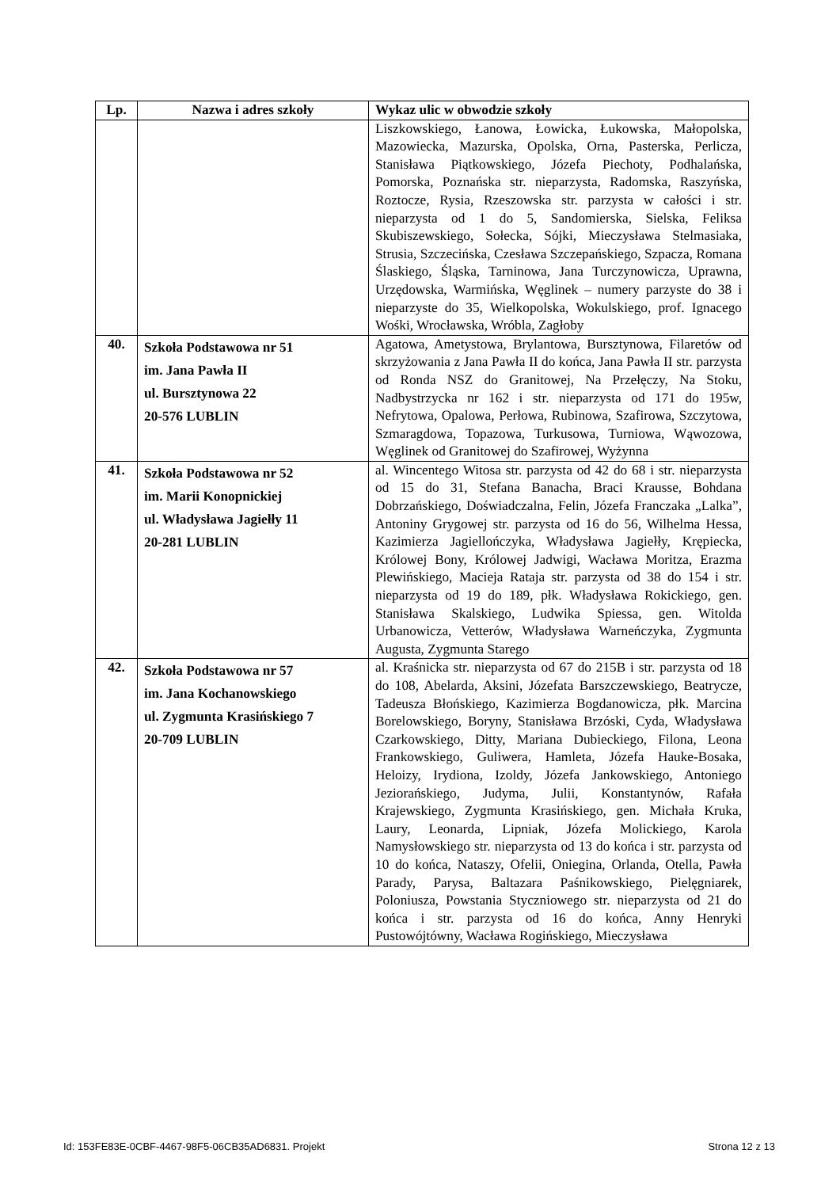| Lp. | Nazwa i adres szkoły | Wykaz ulic w obwodzie szkoły |
| --- | --- | --- |
| | | Liszkowskiego, Łanowa, Łowicka, Łukowska, Małopolska, Mazowiecka, Mazurska, Opolska, Orna, Pasterska, Perlicza, Stanisława Piątkowskiego, Józefa Piechoty, Podhalańska, Pomorska, Poznańska str. nieparzysta, Radomska, Raszyńska, Roztocze, Rysia, Rzeszowska str. parzysta w całości i str. nieparzysta od 1 do 5, Sandomierska, Sielska, Feliksa Skubiszewskiego, Sołecka, Sójki, Mieczysława Stelmasiaka, Strusia, Szczecińska, Czesława Szczepańskiego, Szpacza, Romana Ślaskiego, Śląska, Tarninowa, Jana Turczynowicza, Uprawna, Urzędowska, Warmińska, Węglinek – numery parzyste do 38 i nieparzyste do 35, Wielkopolska, Wokulskiego, prof. Ignacego Wośki, Wrocławska, Wróbla, Zagłoby |
| 40. | Szkoła Podstawowa nr 51 im. Jana Pawła II ul. Bursztynowa 22 20-576 LUBLIN | Agatowa, Ametystowa, Brylantowa, Bursztynowa, Filaretów od skrzyżowania z Jana Pawła II do końca, Jana Pawła II str. parzysta od Ronda NSZ do Granitowej, Na Przełęczy, Na Stoku, Nadbystrzycka nr 162 i str. nieparzysta od 171 do 195w, Nefrytowa, Opalowa, Perłowa, Rubinowa, Szafirowa, Szczytowa, Szmaragdowa, Topazowa, Turkusowa, Turniowa, Wąwozowa, Węglinek od Granitowej do Szafirowej, Wyżynna |
| 41. | Szkoła Podstawowa nr 52 im. Marii Konopnickiej ul. Władysława Jagiełły 11 20-281 LUBLIN | al. Wincentego Witosa str. parzysta od 42 do 68 i str. nieparzysta od 15 do 31, Stefana Banacha, Braci Krausse, Bohdana Dobrzańskiego, Doświadczalna, Felin, Józefa Franczaka „Lalka”, Antoniny Grygowej str. parzysta od 16 do 56, Wilhelma Hessa, Kazimierza Jagiellończyka, Władysława Jagiełły, Krępiecka, Królowej Bony, Królowej Jadwigi, Wacława Moritza, Erazma Plewińskiego, Macieja Rataja str. parzysta od 38 do 154 i str. nieparzysta od 19 do 189, płk. Władysława Rokickiego, gen. Stanisława Skalskiego, Ludwika Spiessa, gen. Witolda Urbanowicza, Vetterów, Władysława Warneńczyka, Zygmunta Augusta, Zygmunta Starego |
| 42. | Szkoła Podstawowa nr 57 im. Jana Kochanowskiego ul. Zygmunta Krasińskiego 7 20-709 LUBLIN | al. Kraśnicka str. nieparzysta od 67 do 215B i str. parzysta od 18 do 108, Abelarda, Aksini, Józefata Barszczewskiego, Beatrycze, Tadeusza Błońskiego, Kazimierza Bogdanowicza, płk. Marcina Borelowskiego, Boryny, Stanisława Brzóski, Cyda, Władysława Czarkowskiego, Ditty, Mariana Dubieckiego, Filona, Leona Frankowskiego, Guliwera, Hamleta, Józefa Hauke-Bosaka, Heloizy, Irydiona, Izoldy, Józefa Jankowskiego, Antoniego Jeziorańskiego, Judyma, Julii, Konstantynów, Rafała Krajewskiego, Zygmunta Krasińskiego, gen. Michała Kruka, Laury, Leonarda, Lipniak, Józefa Molickiego, Karola Namysłowskiego str. nieparzysta od 13 do końca i str. parzysta od 10 do końca, Nataszy, Ofelii, Oniegina, Orlanda, Otella, Pawła Parady, Parysa, Baltazara Paśnikowskiego, Pielęgniarek, Poloniusza, Powstania Styczniowego str. nieparzysta od 21 do końca i str. parzysta od 16 do końca, Anny Henryki Pustowójtówny, Wacława Rogińskiego, Mieczysława |
Id: 153FE83E-0CBF-4467-98F5-06CB35AD6831. Projekt Strona 12 z 13